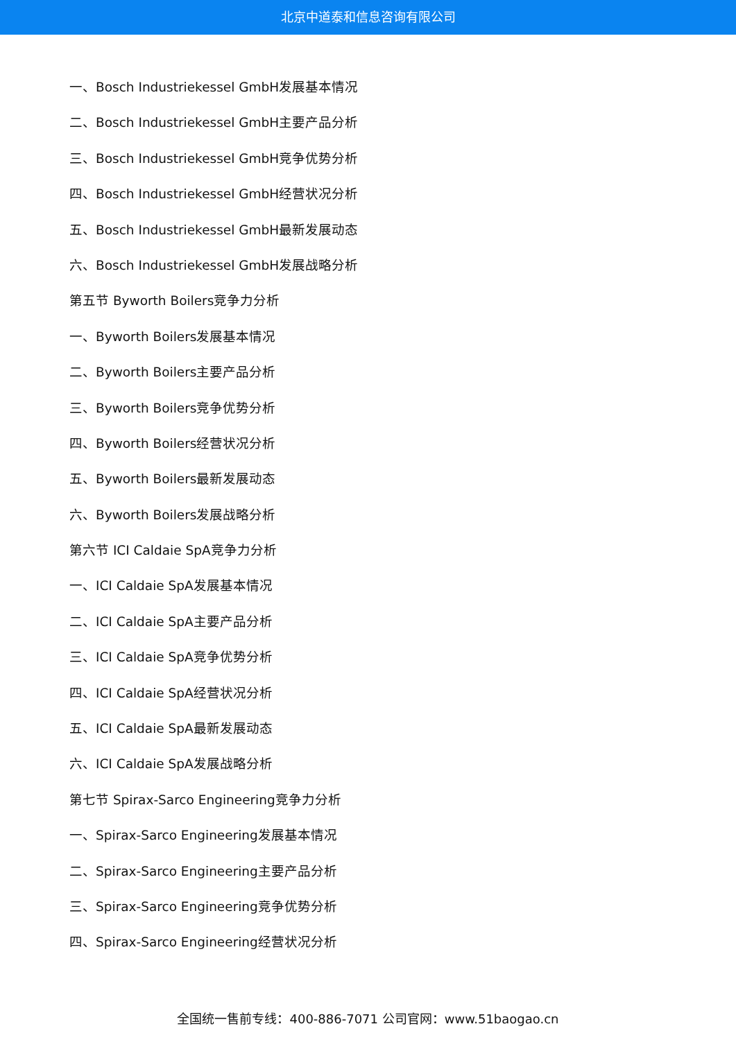北京中道泰和信息咨询有限公司
一、Bosch Industriekessel GmbH发展基本情况
二、Bosch Industriekessel GmbH主要产品分析
三、Bosch Industriekessel GmbH竞争优势分析
四、Bosch Industriekessel GmbH经营状况分析
五、Bosch Industriekessel GmbH最新发展动态
六、Bosch Industriekessel GmbH发展战略分析
第五节 Byworth Boilers竞争力分析
一、Byworth Boilers发展基本情况
二、Byworth Boilers主要产品分析
三、Byworth Boilers竞争优势分析
四、Byworth Boilers经营状况分析
五、Byworth Boilers最新发展动态
六、Byworth Boilers发展战略分析
第六节 ICI Caldaie SpA竞争力分析
一、ICI Caldaie SpA发展基本情况
二、ICI Caldaie SpA主要产品分析
三、ICI Caldaie SpA竞争优势分析
四、ICI Caldaie SpA经营状况分析
五、ICI Caldaie SpA最新发展动态
六、ICI Caldaie SpA发展战略分析
第七节 Spirax-Sarco Engineering竞争力分析
一、Spirax-Sarco Engineering发展基本情况
二、Spirax-Sarco Engineering主要产品分析
三、Spirax-Sarco Engineering竞争优势分析
四、Spirax-Sarco Engineering经营状况分析
全国统一售前专线：400-886-7071 公司官网：www.51baogao.cn